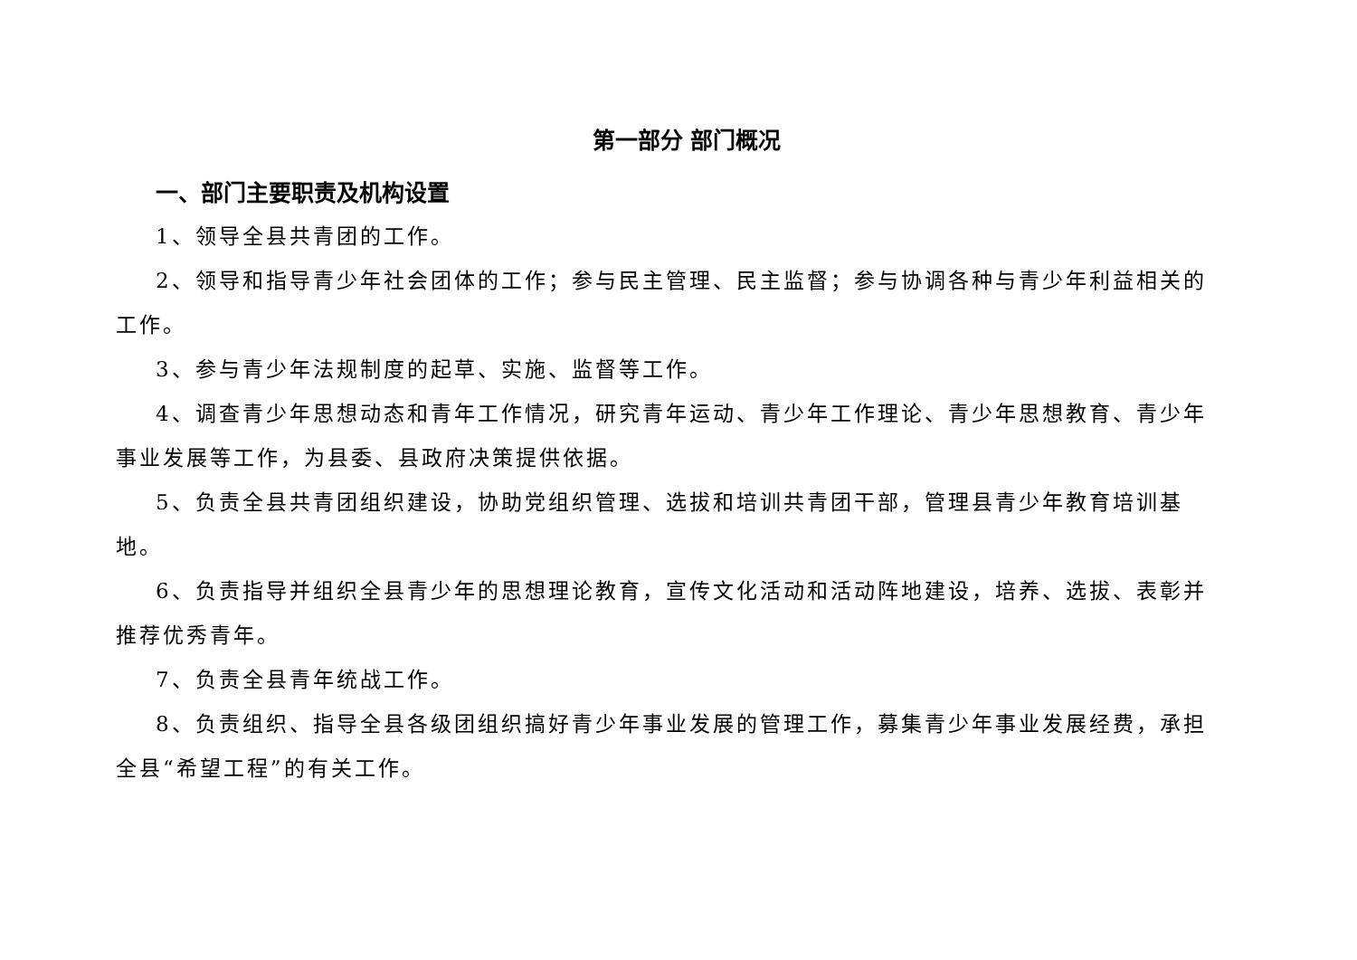第一部分 部门概况
一、部门主要职责及机构设置
1、领导全县共青团的工作。
2、领导和指导青少年社会团体的工作；参与民主管理、民主监督；参与协调各种与青少年利益相关的工作。
3、参与青少年法规制度的起草、实施、监督等工作。
4、调查青少年思想动态和青年工作情况，研究青年运动、青少年工作理论、青少年思想教育、青少年事业发展等工作，为县委、县政府决策提供依据。
5、负责全县共青团组织建设，协助党组织管理、选拔和培训共青团干部，管理县青少年教育培训基地。
6、负责指导并组织全县青少年的思想理论教育，宣传文化活动和活动阵地建设，培养、选拔、表彰并推荐优秀青年。
7、负责全县青年统战工作。
8、负责组织、指导全县各级团组织搞好青少年事业发展的管理工作，募集青少年事业发展经费，承担全县“希望工程”的有关工作。